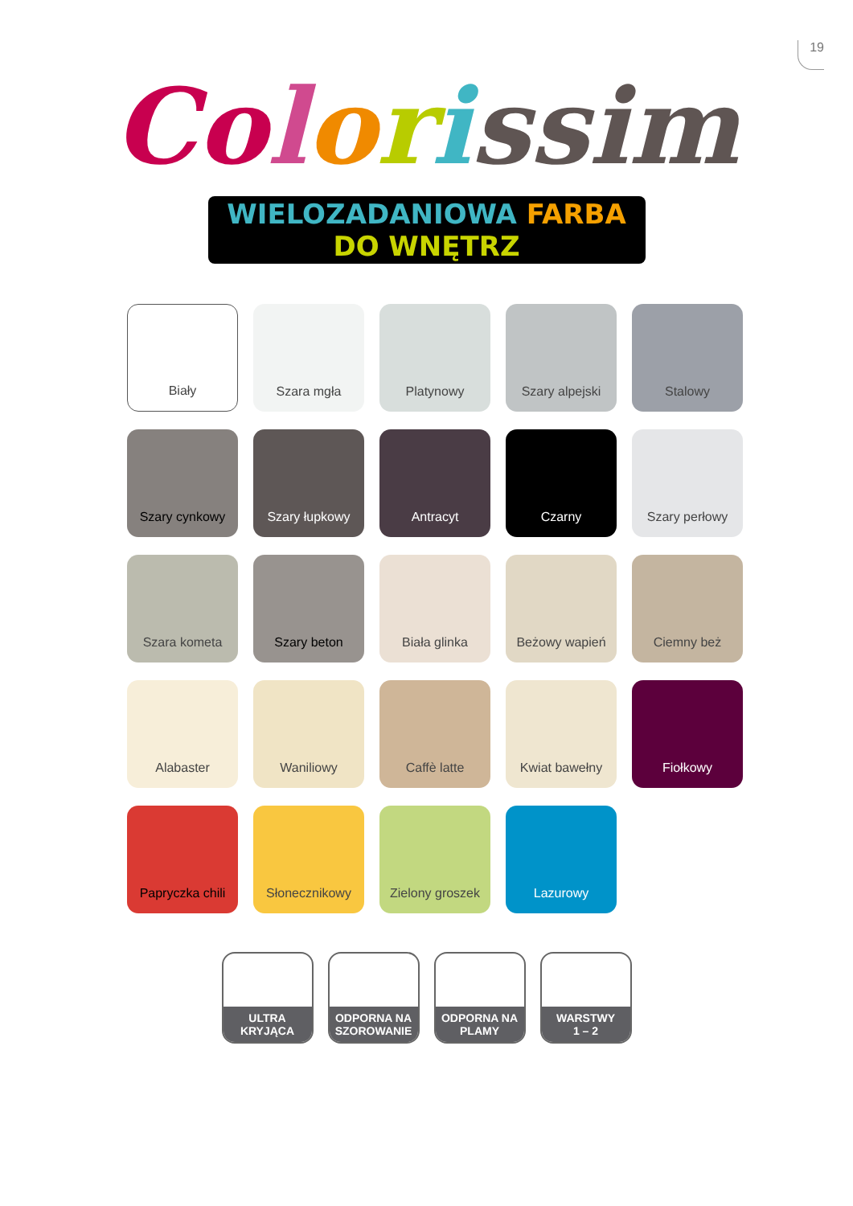19
Co lorissim
WIELOZADANIOWA FARBA DO WNĘTRZ
Biały
Szara mgła
Platynowy
Szary alpejski
Stalowy
Szary cynkowy
Szary łupkowy
Antracyt
Czarny
Szary perłowy
Szara kometa
Szary beton
Biała glinka
Beżowy wapień
Ciemny beż
Alabaster
Waniliowy
Caffè latte
Kwiat bawełny
Fiołkowy
Papryczka chili
Słonecznikowy
Zielony groszek
Lazurowy
ULTRA KRYJĄCA
ODPORNA NA
SZOROWANIE
ODPORNA NA
PLAMY
WARSTWY
1 – 2